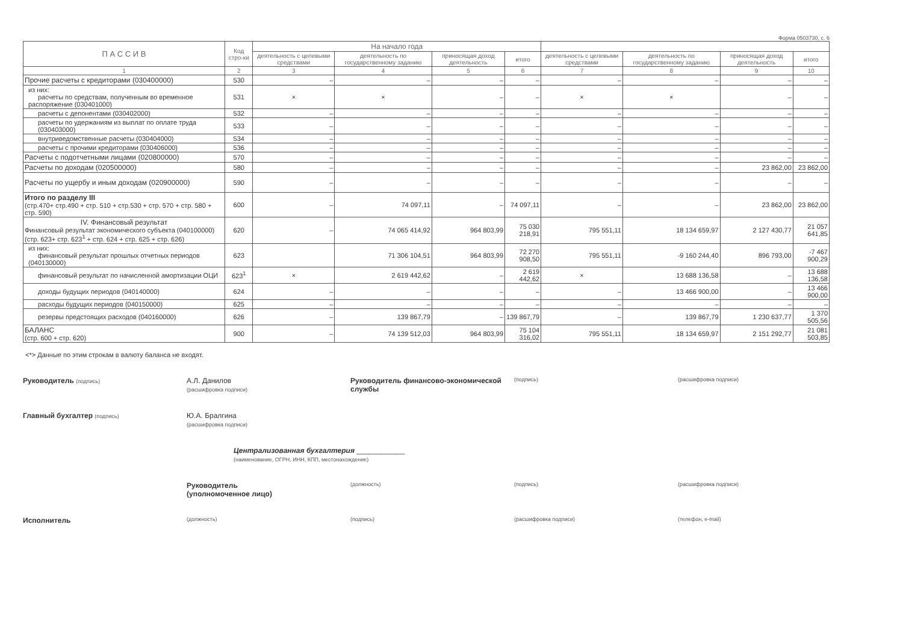Форма 0503730, с. 6
| П А С С И В | Код стро-ки | На начало года | | | | | | | |
| --- | --- | --- | --- | --- | --- | --- | --- | --- | --- |
| | | деятельность с целевыми средствами | деятельность по государственному заданию | приносящая доход деятельность | итого | деятельность с целевыми средствами | деятельность по государственному заданию | приносящая доход деятельность | итого |
| 1 | 2 | 3 | 4 | 5 | 6 | 7 | 8 | 9 | 10 |
| Прочие расчеты с кредиторами (030400000) | 530 | – | – | – | – | – | – | – | – |
| из них: расчеты по средствам, полученным во временное распоряжение (030401000) | 531 | × | × | – | – | × | × | – | – |
| расчеты с депонентами (030402000) | 532 | – | – | – | – | – | – | – | – |
| расчеты по удержаниям из выплат по оплате труда (030403000) | 533 | – | – | – | – | – | – | – | – |
| внутриведомственные расчеты (030404000) | 534 | – | – | – | – | – | – | – | – |
| расчеты с прочими кредиторами (030406000) | 536 | – | – | – | – | – | – | – | – |
| Расчеты с подотчетными лицами (020800000) | 570 | – | – | – | – | – | – | – | – |
| Расчеты по доходам (020500000) | 580 | – | – | – | – | – | – | 23 862,00 | 23 862,00 |
| Расчеты по ущербу и иным доходам (020900000) | 590 | – | – | – | – | – | – | – | – |
| Итого по разделу III (стр.470+ стр.490 + стр. 510 + стр.530 + стр. 570 + стр. 580 + стр. 590) | 600 | – | 74 097,11 | – | 74 097,11 | – | – | 23 862,00 | 23 862,00 |
| IV. Финансовый результат Финансовый результат экономического субъекта (040100000) (стр. 623+ стр. 623<sup>1</sup> + стр. 624 + стр. 625 + стр. 626) | 620 | – | 74 065 414,92 | 964 803,99 | 75 030 218,91 | 795 551,11 | 18 134 659,97 | 2 127 430,77 | 21 057 641,85 |
| из них: финансовый результат прошлых отчетных периодов (040130000) | 623 | | 71 306 104,51 | 964 803,99 | 72 270 908,50 | 795 551,11 | -9 160 244,40 | 896 793,00 | -7 467 900,29 |
| финансовый результат по начисленной амортизации ОЦИ | 623<sup>1</sup> | × | 2 619 442,62 | – | 2 619 442,62 | × | 13 688 136,58 | – | 13 688 136,58 |
| доходы будущих периодов (040140000) | 624 | – | – | – | – | – | 13 466 900,00 | – | 13 466 900,00 |
| расходы будущих периодов (040150000) | 625 | – | – | – | – | – | – | – | – |
| резервы предстоящих расходов (040160000) | 626 | – | 139 867,79 | – | 139 867,79 | – | 139 867,79 | 1 230 637,77 | 1 370 505,56 |
| БАЛАНС (стр. 600 + стр. 620) | 900 | – | 74 139 512,03 | 964 803,99 | 75 104 316,02 | 795 551,11 | 18 134 659,97 | 2 151 292,77 | 21 081 503,85 |
<*> Данные по этим строкам в валюту баланса не входят.
Руководитель (подпись)
А.Л. Данилов
(расшифровка подписи)
Руководитель финансово-экономической службы
(подпись) (расшифровка подписи)
Главный бухгалтер (подпись)
Ю.А. Бралгина
(расшифровка подписи)
Централизованная бухгалтерия ____________
(наименование, ОГРН, ИНН, КПП, местонахождение)
Руководитель
(уполномоченное лицо)
(должность) (подпись) (расшифровка подписи)
Исполнитель
(должность) (подпись) (расшифровка подписи) (телефон, e-mail)